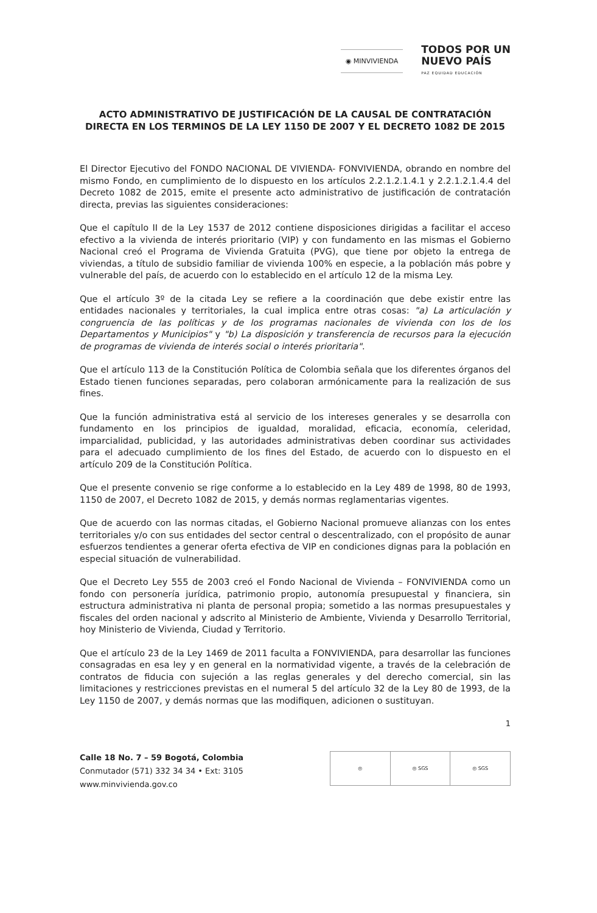◉ MINVIVIENDA
TODOS POR UN
NUEVO PAÍS
PAZ EQUIDAD EDUCACIÓN
ACTO ADMINISTRATIVO DE JUSTIFICACIÓN DE LA CAUSAL DE CONTRATACIÓN DIRECTA EN LOS TERMINOS DE LA LEY 1150 DE 2007 Y EL DECRETO 1082 DE 2015
El Director Ejecutivo del FONDO NACIONAL DE VIVIENDA- FONVIVIENDA, obrando en nombre del mismo Fondo, en cumplimiento de lo dispuesto en los artículos 2.2.1.2.1.4.1 y 2.2.1.2.1.4.4 del Decreto 1082 de 2015, emite el presente acto administrativo de justificación de contratación directa, previas las siguientes consideraciones:
Que el capítulo II de la Ley 1537 de 2012 contiene disposiciones dirigidas a facilitar el acceso efectivo a la vivienda de interés prioritario (VIP) y con fundamento en las mismas el Gobierno Nacional creó el Programa de Vivienda Gratuita (PVG), que tiene por objeto la entrega de viviendas, a título de subsidio familiar de vivienda 100% en especie, a la población más pobre y vulnerable del país, de acuerdo con lo establecido en el artículo 12 de la misma Ley.
Que el artículo 3º de la citada Ley se refiere a la coordinación que debe existir entre las entidades nacionales y territoriales, la cual implica entre otras cosas: "a) La articulación y congruencia de las políticas y de los programas nacionales de vivienda con los de los Departamentos y Municipios" y "b) La disposición y transferencia de recursos para la ejecución de programas de vivienda de interés social o interés prioritaria".
Que el artículo 113 de la Constitución Política de Colombia señala que los diferentes órganos del Estado tienen funciones separadas, pero colaboran armónicamente para la realización de sus fines.
Que la función administrativa está al servicio de los intereses generales y se desarrolla con fundamento en los principios de igualdad, moralidad, eficacia, economía, celeridad, imparcialidad, publicidad, y las autoridades administrativas deben coordinar sus actividades para el adecuado cumplimiento de los fines del Estado, de acuerdo con lo dispuesto en el artículo 209 de la Constitución Política.
Que el presente convenio se rige conforme a lo establecido en la Ley 489 de 1998, 80 de 1993, 1150 de 2007, el Decreto 1082 de 2015, y demás normas reglamentarias vigentes.
Que de acuerdo con las normas citadas, el Gobierno Nacional promueve alianzas con los entes territoriales y/o con sus entidades del sector central o descentralizado, con el propósito de aunar esfuerzos tendientes a generar oferta efectiva de VIP en condiciones dignas para la población en especial situación de vulnerabilidad.
Que el Decreto Ley 555 de 2003 creó el Fondo Nacional de Vivienda – FONVIVIENDA como un fondo con personería jurídica, patrimonio propio, autonomía presupuestal y financiera, sin estructura administrativa ni planta de personal propia; sometido a las normas presupuestales y fiscales del orden nacional y adscrito al Ministerio de Ambiente, Vivienda y Desarrollo Territorial, hoy Ministerio de Vivienda, Ciudad y Territorio.
Que el artículo 23 de la Ley 1469 de 2011 faculta a FONVIVIENDA, para desarrollar las funciones consagradas en esa ley y en general en la normatividad vigente, a través de la celebración de contratos de fiducia con sujeción a las reglas generales y del derecho comercial, sin las limitaciones y restricciones previstas en el numeral 5 del artículo 32 de la Ley 80 de 1993, de la Ley 1150 de 2007, y demás normas que las modifiquen, adicionen o sustituyan.
1
Calle 18 No. 7 – 59 Bogotá, Colombia
Conmutador (571) 332 34 34 • Ext: 3105
www.minvivienda.gov.co
◎ ◎ SGS ◎ SGS